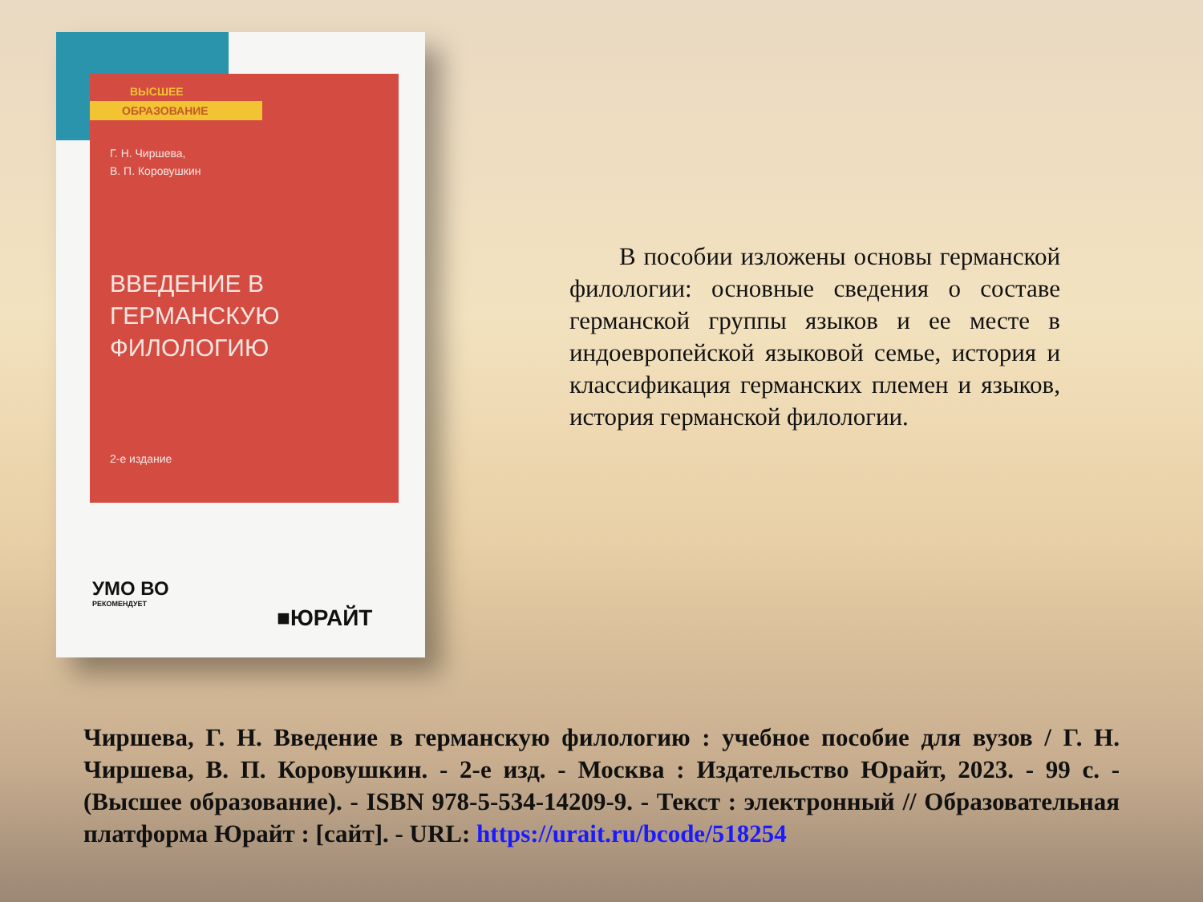ВЫСШЕЕ
ОБРАЗОВАНИЕ
Г. Н. Чиршева,
В. П. Коровушкин
ВВЕДЕНИЕ В ГЕРМАНСКУЮ ФИЛОЛОГИЮ
2-е издание
УМО ВО
РЕКОМЕНДУЕТ
■ЮРАЙТ
  В пособии изложены основы германской филологии: основные сведения о составе германской группы языков и ее месте в индоевропейской языковой семье, история и классификация германских племен и языков, история германской филологии.
Чиршева, Г. Н. Введение в германскую филологию : учебное пособие для вузов / Г. Н. Чиршева, В. П. Коровушкин. - 2-е изд. - Москва : Издательство Юрайт, 2023. - 99 с. - (Высшее образование). - ISBN 978-5-534-14209-9. - Текст : электронный // Образовательная платформа Юрайт : [сайт]. - URL: https://urait.ru/bcode/518254